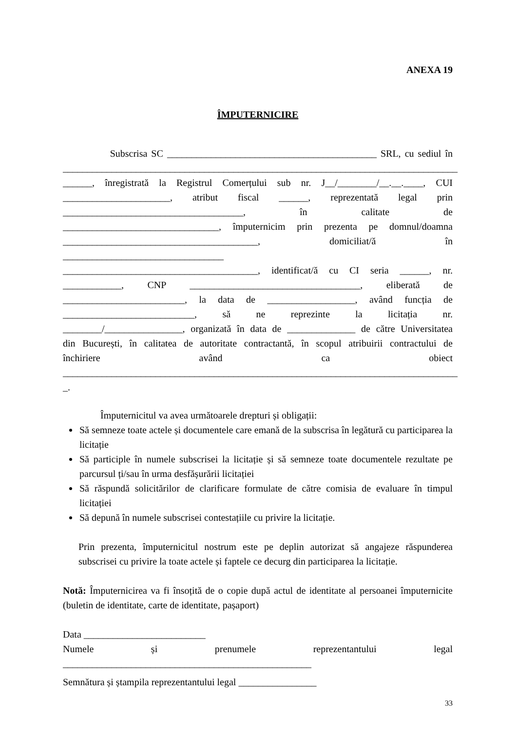ANEXA 19
ÎMPUTERNICIRE
Subscrisa SC ___________________________________________ SRL, cu sediul în
_________________________________________________________________________________
______, înregistrată la Registrul Comerțului sub nr. J__/________/__.__.____, CUI
______________________, atribut fiscal ______, reprezentată legal prin
_____________________________________, în calitate de
________________________________, împuternicim prin prezenta pe domnul/doamna
________________________________________, domiciliat/ă în
_________________________________
________________________________________, identificat/ă cu CI seria ______, nr.
____________, CNP ___________________________________, eliberată de
_________________________, la data de __________________, având funcția de
___________________________, să ne reprezinte la licitația nr.
________/________________, organizată în data de ______________ de către Universitatea
din București, în calitatea de autoritate contractantă, în scopul atribuirii contractului de
închiriere având ca obiect
_________________________________________________________________________________
_.
Împuternicitul va avea următoarele drepturi și obligații:
Să semneze toate actele și documentele care emană de la subscrisa în legătură cu participarea la licitație
Să participle în numele subscrisei la licitație și să semneze toate documentele rezultate pe parcursul ți/sau în urma desfășurării licitației
Să răspundă solicitărilor de clarificare formulate de către comisia de evaluare în timpul licitației
Să depună în numele subscrisei contestațiile cu privire la licitație.
Prin prezenta, împuternicitul nostrum este pe deplin autorizat să angajeze răspunderea subscrisei cu privire la toate actele și faptele ce decurg din participarea la licitație.
Notă: Împuternicirea va fi însoțită de o copie după actul de identitate al persoanei împuternicite (buletin de identitate, carte de identitate, pașaport)
Data _________________________
Numele și prenumele reprezentantului legal
___________________________________________________
Semnătura și ștampila reprezentantului legal ________________
33